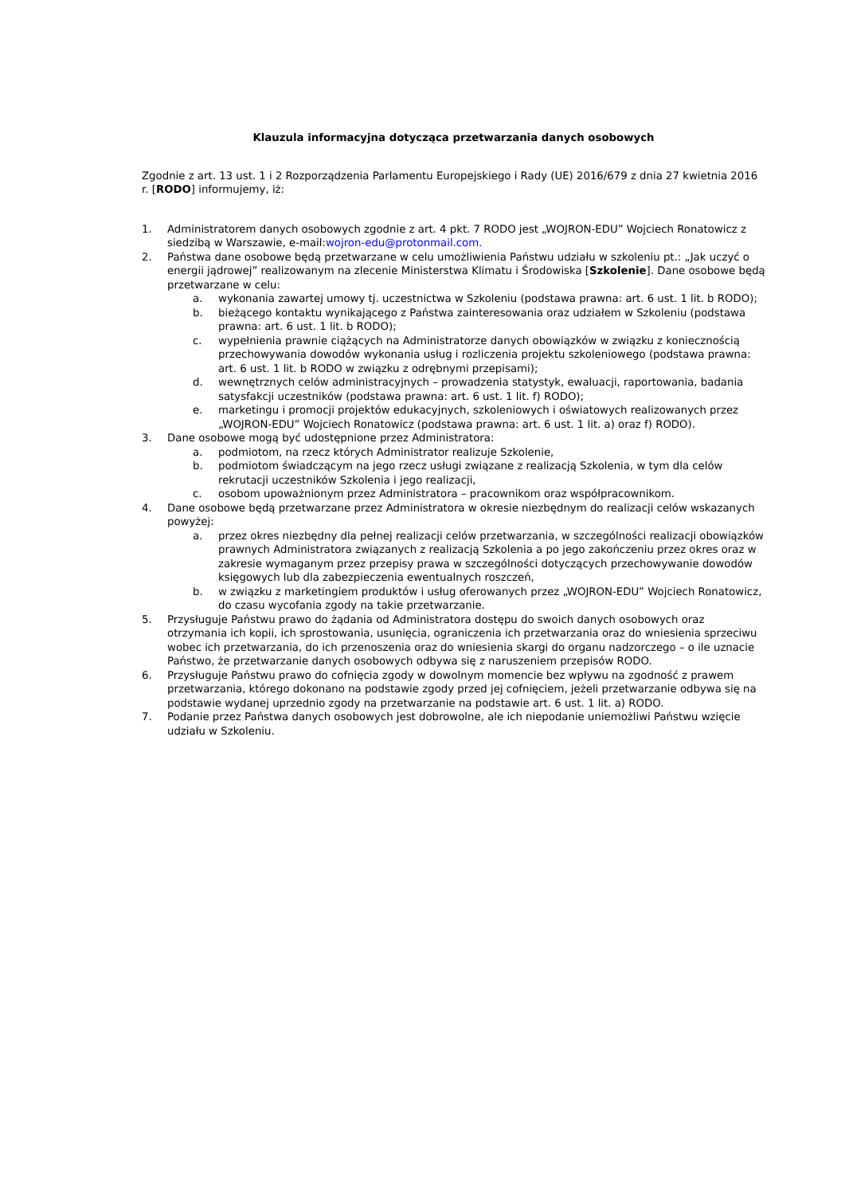Klauzula informacyjna dotycząca przetwarzania danych osobowych
Zgodnie z art. 13 ust. 1 i 2 Rozporządzenia Parlamentu Europejskiego i Rady (UE) 2016/679 z dnia 27 kwietnia 2016 r. [RODO] informujemy, iż:
1. Administratorem danych osobowych zgodnie z art. 4 pkt. 7 RODO jest „WOJRON-EDU” Wojciech Ronatowicz z siedzibą w Warszawie, e-mail:wojron-edu@protonmail.com.
2. Państwa dane osobowe będą przetwarzane w celu umożliwienia Państwu udziału w szkoleniu pt.: „Jak uczyć o energii jądrowej” realizowanym na zlecenie Ministerstwa Klimatu i Środowiska [Szkolenie]. Dane osobowe będą przetwarzane w celu:
a. wykonania zawartej umowy tj. uczestnictwa w Szkoleniu (podstawa prawna: art. 6 ust. 1 lit. b RODO);
b. bieżącego kontaktu wynikającego z Państwa zainteresowania oraz udziałem w Szkoleniu (podstawa prawna: art. 6 ust. 1 lit. b RODO);
c. wypełnienia prawnie ciążących na Administratorze danych obowiązków w związku z koniecznością przechowywania dowodów wykonania usług i rozliczenia projektu szkoleniowego (podstawa prawna: art. 6 ust. 1 lit. b RODO w związku z odrębnymi przepisami);
d. wewnętrznych celów administracyjnych – prowadzenia statystyk, ewaluacji, raportowania, badania satysfakcji uczestników (podstawa prawna: art. 6 ust. 1 lit. f) RODO);
e. marketingu i promocji projektów edukacyjnych, szkoleniowych i oświatowych realizowanych przez „WOJRON-EDU” Wojciech Ronatowicz (podstawa prawna: art. 6 ust. 1 lit. a) oraz f) RODO).
3. Dane osobowe mogą być udostępnione przez Administratora:
a. podmiotom, na rzecz których Administrator realizuje Szkolenie,
b. podmiotom świadczącym na jego rzecz usługi związane z realizacją Szkolenia, w tym dla celów rekrutacji uczestników Szkolenia i jego realizacji,
c. osobom upoważnionym przez Administratora – pracownikom oraz współpracownikom.
4. Dane osobowe będą przetwarzane przez Administratora w okresie niezbędnym do realizacji celów wskazanych powyżej:
a. przez okres niezbędny dla pełnej realizacji celów przetwarzania, w szczególności realizacji obowiązków prawnych Administratora związanych z realizacją Szkolenia a po jego zakończeniu przez okres oraz w zakresie wymaganym przez przepisy prawa w szczególności dotyczących przechowywanie dowodów księgowych lub dla zabezpieczenia ewentualnych roszczeń,
b. w związku z marketingiem produktów i usług oferowanych przez „WOJRON-EDU” Wojciech Ronatowicz, do czasu wycofania zgody na takie przetwarzanie.
5. Przysługuje Państwu prawo do żądania od Administratora dostępu do swoich danych osobowych oraz otrzymania ich kopii, ich sprostowania, usunięcia, ograniczenia ich przetwarzania oraz do wniesienia sprzeciwu wobec ich przetwarzania, do ich przenoszenia oraz do wniesienia skargi do organu nadzorczego – o ile uznacie Państwo, że przetwarzanie danych osobowych odbywa się z naruszeniem przepisów RODO.
6. Przysługuje Państwu prawo do cofnięcia zgody w dowolnym momencie bez wpływu na zgodność z prawem przetwarzania, którego dokonano na podstawie zgody przed jej cofnięciem, jeżeli przetwarzanie odbywa się na podstawie wydanej uprzednio zgody na przetwarzanie na podstawie art. 6 ust. 1 lit. a) RODO.
7. Podanie przez Państwa danych osobowych jest dobrowolne, ale ich niepodanie uniemożliwi Państwu wzięcie udziału w Szkoleniu.